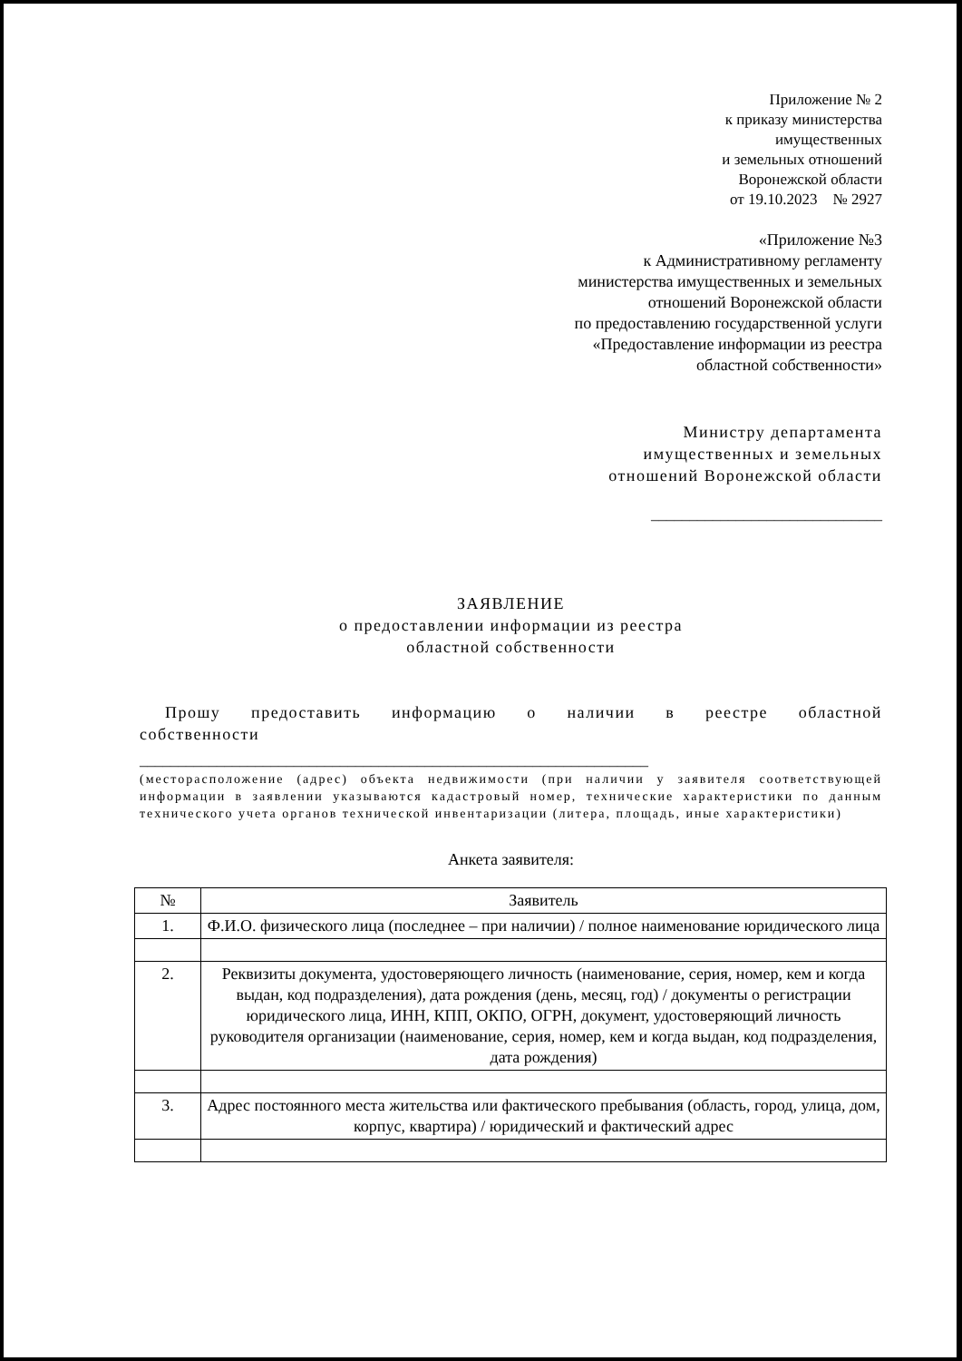Приложение № 2
к приказу министерства
имущественных
и земельных отношений
Воронежской области
от 19.10.2023 № 2927
«Приложение №3
к Административному регламенту
министерства имущественных и земельных
отношений Воронежской области
по предоставлению государственной услуги
«Предоставление информации из реестра
областной собственности»
Министру департамента
имущественных и земельных
отношений Воронежской области
______________________________
ЗАЯВЛЕНИЕ
о предоставлении информации из реестра
областной собственности
Прошу предоставить информацию о наличии в реестре областной
собственности
__________________________________________________________________
(месторасположение (адрес) объекта недвижимости (при наличии у заявителя соответствующей информации в заявлении указываются кадастровый номер, технические характеристики по данным технического учета органов технической инвентаризации (литера, площадь, иные характеристики)
Анкета заявителя:
| № | Заявитель |
| --- | --- |
| 1. | Ф.И.О. физического лица (последнее – при наличии) / полное наименование юридического лица |
| 2. | Реквизиты документа, удостоверяющего личность (наименование, серия, номер, кем и когда выдан, код подразделения), дата рождения (день, месяц, год) / документы о регистрации юридического лица, ИНН, КПП, ОКПО, ОГРН, документ, удостоверяющий личность руководителя организации (наименование, серия, номер, кем и когда выдан, код подразделения, дата рождения) |
| 3. | Адрес постоянного места жительства или фактического пребывания (область, город, улица, дом, корпус, квартира) / юридический и фактический адрес |